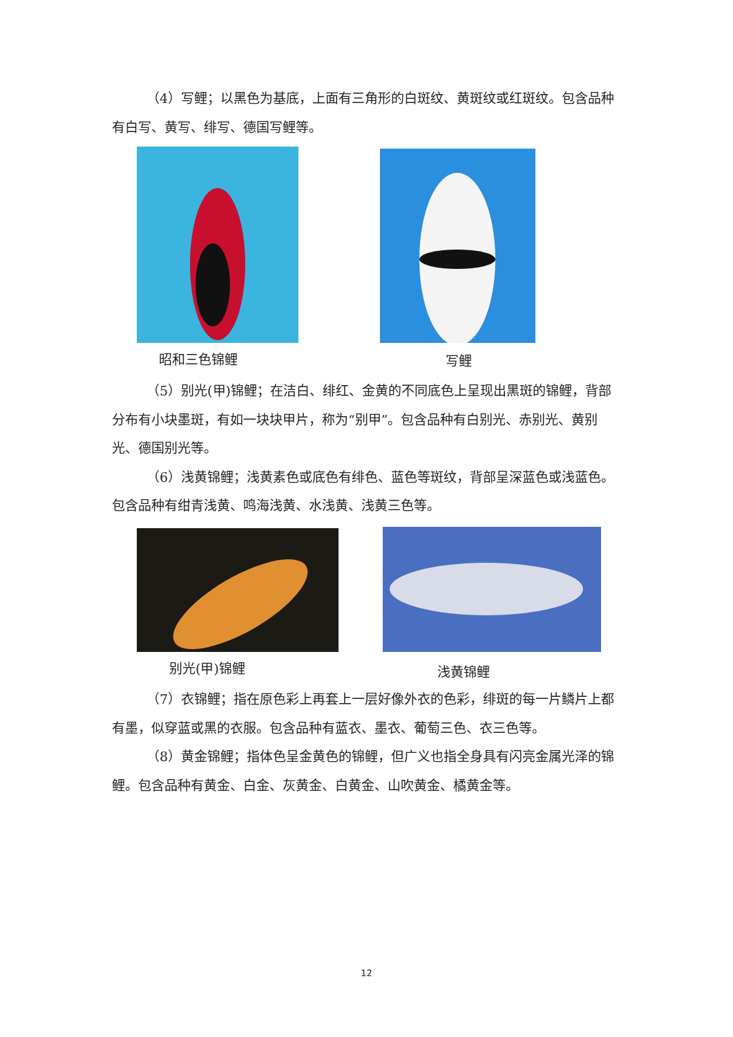（4）写鲤；以黑色为基底，上面有三角形的白斑纹、黄斑纹或红斑纹。包含品种有白写、黄写、绯写、德国写鲤等。
昭和三色锦鲤 写鲤
（5）别光(甲)锦鲤；在洁白、绯红、金黄的不同底色上呈现出黑斑的锦鲤，背部分布有小块墨斑，有如一块块甲片，称为“别甲”。包含品种有白别光、赤别光、黄别光、德国别光等。
（6）浅黄锦鲤；浅黄素色或底色有绯色、蓝色等斑纹，背部呈深蓝色或浅蓝色。包含品种有绀青浅黄、鸣海浅黄、水浅黄、浅黄三色等。
别光(甲)锦鲤 浅黄锦鲤
（7）衣锦鲤；指在原色彩上再套上一层好像外衣的色彩，绯斑的每一片鳞片上都有墨，似穿蓝或黑的衣服。包含品种有蓝衣、墨衣、葡萄三色、衣三色等。
（8）黄金锦鲤；指体色呈金黄色的锦鲤，但广义也指全身具有闪亮金属光泽的锦鲤。包含品种有黄金、白金、灰黄金、白黄金、山吹黄金、橘黄金等。
12